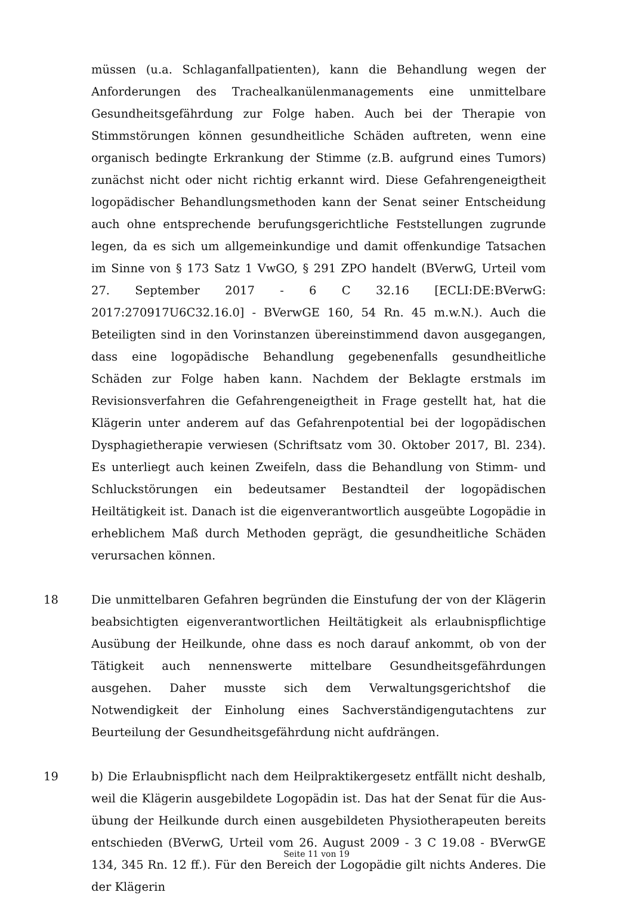müssen (u.a. Schlaganfallpatienten), kann die Behandlung wegen der Anforde­rungen des Trachealkanülenmanagements eine unmittelbare Gesundheitsge­fährdung zur Folge haben. Auch bei der Therapie von Stimmstörungen können gesundheitliche Schäden auftreten, wenn eine organisch bedingte Erkrankung der Stimme (z.B. aufgrund eines Tumors) zunächst nicht oder nicht richtig er­kannt wird. Diese Gefahrengeneigtheit logopädischer Behandlungsmethoden kann der Senat seiner Entscheidung auch ohne entsprechende berufungsge­richtliche Feststellungen zugrunde legen, da es sich um allgemeinkundige und damit offenkundige Tatsachen im Sinne von § 173 Satz 1 VwGO, § 291 ZPO han­delt (BVerwG, Urteil vom 27. September 2017 - 6 C 32.16 [ECLI:DE:BVerwG: 2017:270917U6C32.16.0] - BVerwGE 160, 54 Rn. 45 m.w.N.). Auch die Beteilig­ten sind in den Vorinstanzen übereinstimmend davon ausgegangen, dass eine logopädische Behandlung gegebenenfalls gesundheitliche Schäden zur Folge ha­ben kann. Nachdem der Beklagte erstmals im Revisionsverfahren die Gefahren­geneigtheit in Frage gestellt hat, hat die Klägerin unter anderem auf das Gefah­renpotential bei der logopädischen Dysphagietherapie verwiesen (Schriftsatz vom 30. Oktober 2017, Bl. 234). Es unterliegt auch keinen Zweifeln, dass die Be­handlung von Stimm- und Schluckstörungen ein bedeutsamer Bestandteil der logopädischen Heiltätigkeit ist. Danach ist die eigenverantwortlich ausgeübte Logopädie in erheblichem Maß durch Methoden geprägt, die gesundheitliche Schäden verursachen können.
18 Die unmittelbaren Gefahren begründen die Einstufung der von der Klägerin be­absichtigten eigenverantwortlichen Heiltätigkeit als erlaubnispflichtige Aus­übung der Heilkunde, ohne dass es noch darauf ankommt, ob von der Tätigkeit auch nennenswerte mittelbare Gesundheitsgefährdungen ausgehen. Daher musste sich dem Verwaltungsgerichtshof die Notwendigkeit der Einholung ei­nes Sachverständigengutachtens zur Beurteilung der Gesundheitsgefährdung nicht aufdrängen.
19 b) Die Erlaubnispflicht nach dem Heilpraktikergesetz entfällt nicht deshalb, weil die Klägerin ausgebildete Logopädin ist. Das hat der Senat für die Aus­übung der Heilkunde durch einen ausgebildeten Physiotherapeuten bereits ent­schieden (BVerwG, Urteil vom 26. August 2009 - 3 C 19.08 - BVerwGE 134, 345 Rn. 12 ff.). Für den Bereich der Logopädie gilt nichts Anderes. Die der Klägerin
Seite 11 von 19